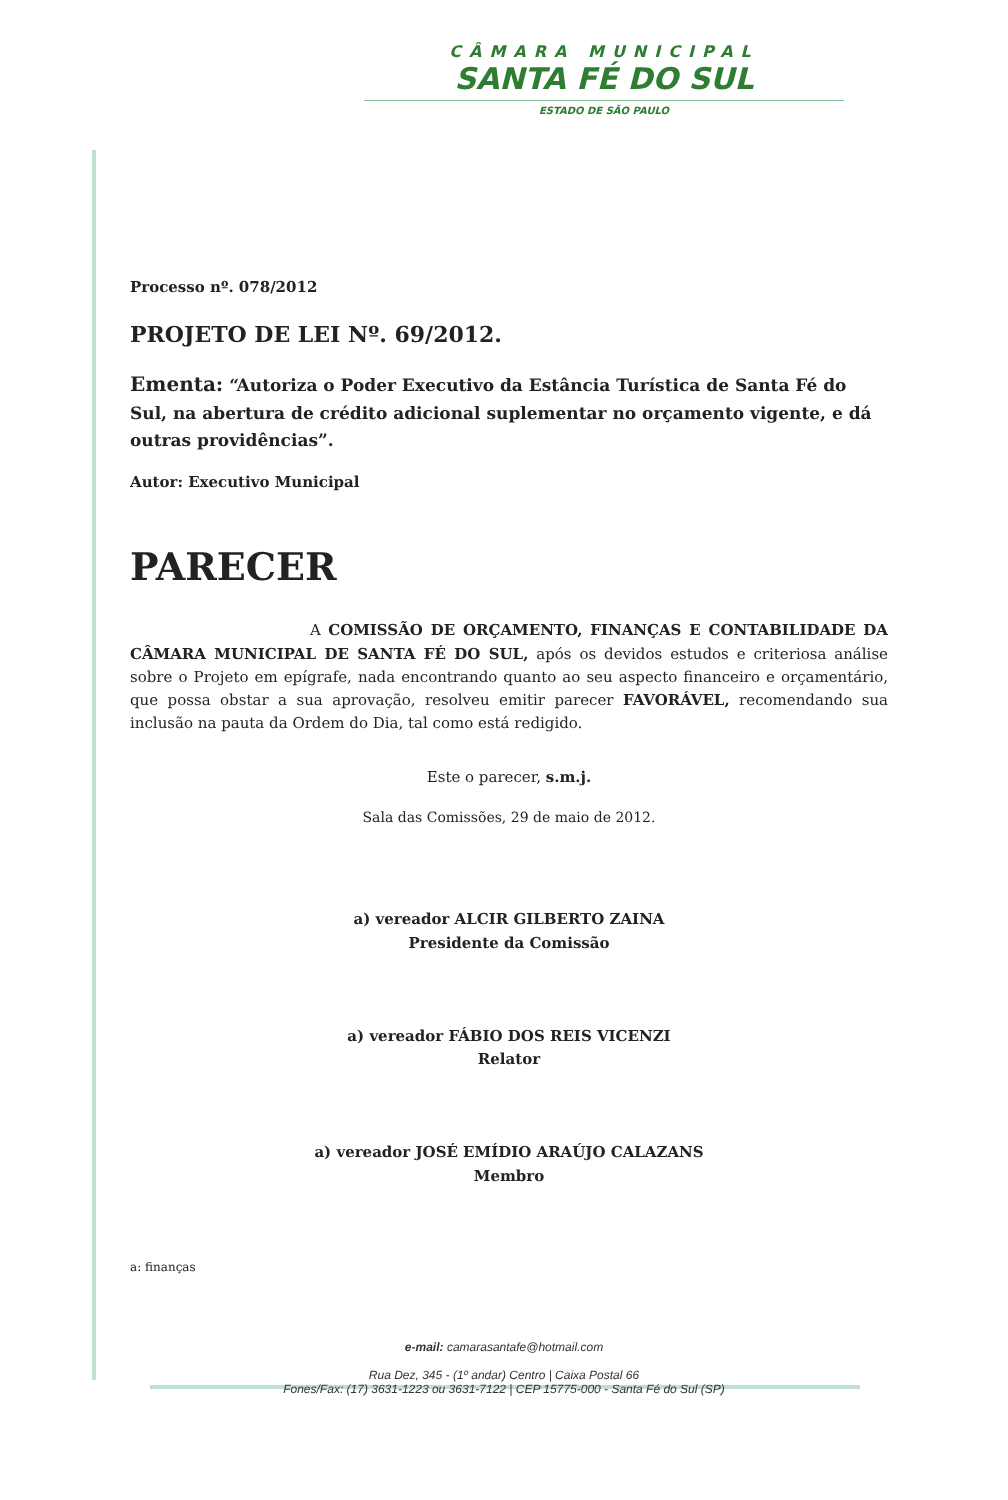CÂMARA MUNICIPAL
SANTA FÉ DO SUL
ESTADO DE SÃO PAULO
Processo nº. 078/2012
PROJETO DE LEI Nº. 69/2012.
Ementa: “Autoriza o Poder Executivo da Estância Turística de Santa Fé do Sul, na abertura de crédito adicional suplementar no orçamento vigente, e dá outras providências”.
Autor: Executivo Municipal
PARECER
A COMISSÃO DE ORÇAMENTO, FINANÇAS E CONTABILIDADE DA CÂMARA MUNICIPAL DE SANTA FÉ DO SUL, após os devidos estudos e criteriosa análise sobre o Projeto em epígrafe, nada encontrando quanto ao seu aspecto financeiro e orçamentário, que possa obstar a sua aprovação, resolveu emitir parecer FAVORÁVEL, recomendando sua inclusão na pauta da Ordem do Dia, tal como está redigido.
Este o parecer, s.m.j.
Sala das Comissões, 29 de maio de 2012.
a) vereador ALCIR GILBERTO ZAINA
Presidente da Comissão
a) vereador FÁBIO DOS REIS VICENZI
Relator
a) vereador JOSÉ EMÍDIO ARAÚJO CALAZANS
Membro
a: finanças
e-mail: camarasantafe@hotmail.com
Rua Dez, 345 - (1º andar) Centro | Caixa Postal 66
Fones/Fax: (17) 3631-1223 ou 3631-7122 | CEP 15775-000 - Santa Fé do Sul (SP)